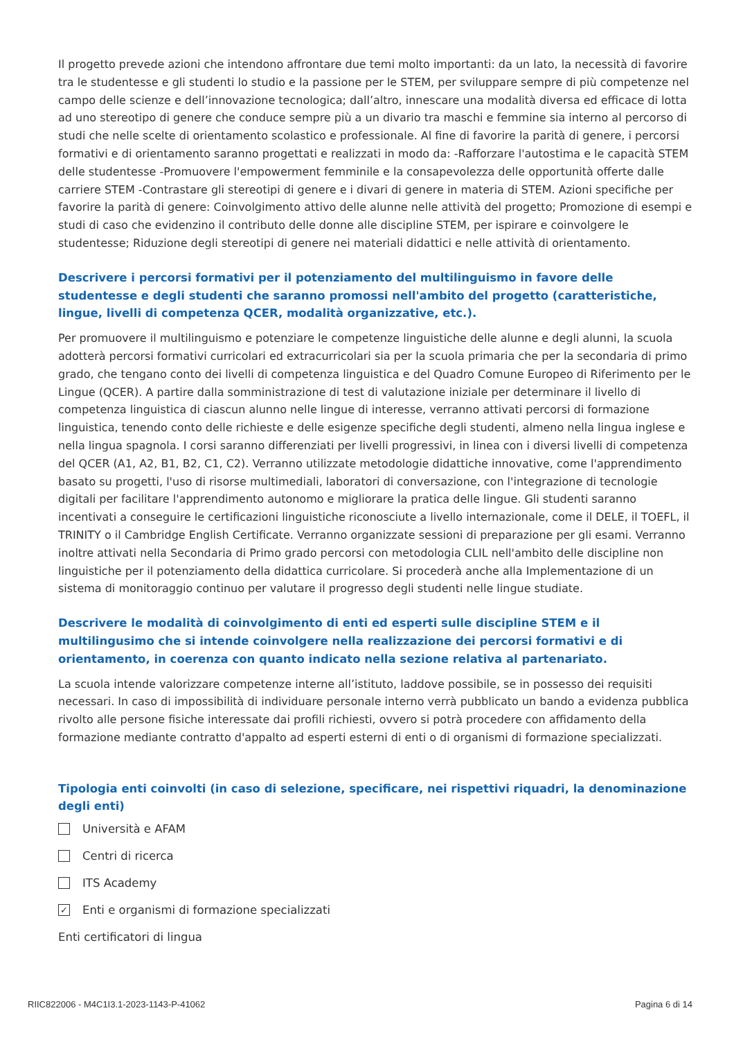Il progetto prevede azioni che intendono affrontare due temi molto importanti: da un lato, la necessità di favorire tra le studentesse e gli studenti lo studio e la passione per le STEM, per sviluppare sempre di più competenze nel campo delle scienze e dell’innovazione tecnologica; dall’altro, innescare una modalità diversa ed efficace di lotta ad uno stereotipo di genere che conduce sempre più a un divario tra maschi e femmine sia interno al percorso di studi che nelle scelte di orientamento scolastico e professionale. Al fine di favorire la parità di genere, i percorsi formativi e di orientamento saranno progettati e realizzati in modo da: -Rafforzare l'autostima e le capacità STEM delle studentesse -Promuovere l'empowerment femminile e la consapevolezza delle opportunità offerte dalle carriere STEM -Contrastare gli stereotipi di genere e i divari di genere in materia di STEM. Azioni specifiche per favorire la parità di genere: Coinvolgimento attivo delle alunne nelle attività del progetto; Promozione di esempi e studi di caso che evidenzino il contributo delle donne alle discipline STEM, per ispirare e coinvolgere le studentesse; Riduzione degli stereotipi di genere nei materiali didattici e nelle attività di orientamento.
Descrivere i percorsi formativi per il potenziamento del multilinguismo in favore delle studentesse e degli studenti che saranno promossi nell'ambito del progetto (caratteristiche, lingue, livelli di competenza QCER, modalità organizzative, etc.).
Per promuovere il multilinguismo e potenziare le competenze linguistiche delle alunne e degli alunni, la scuola adotterà percorsi formativi curricolari ed extracurricolari sia per la scuola primaria che per la secondaria di primo grado, che tengano conto dei livelli di competenza linguistica e del Quadro Comune Europeo di Riferimento per le Lingue (QCER). A partire dalla somministrazione di test di valutazione iniziale per determinare il livello di competenza linguistica di ciascun alunno nelle lingue di interesse, verranno attivati percorsi di formazione linguistica, tenendo conto delle richieste e delle esigenze specifiche degli studenti, almeno nella lingua inglese e nella lingua spagnola. I corsi saranno differenziati per livelli progressivi, in linea con i diversi livelli di competenza del QCER (A1, A2, B1, B2, C1, C2). Verranno utilizzate metodologie didattiche innovative, come l'apprendimento basato su progetti, l'uso di risorse multimediali, laboratori di conversazione, con l'integrazione di tecnologie digitali per facilitare l'apprendimento autonomo e migliorare la pratica delle lingue. Gli studenti saranno incentivati a conseguire le certificazioni linguistiche riconosciute a livello internazionale, come il DELE, il TOEFL, il TRINITY o il Cambridge English Certificate. Verranno organizzate sessioni di preparazione per gli esami. Verranno inoltre attivati nella Secondaria di Primo grado percorsi con metodologia CLIL nell'ambito delle discipline non linguistiche per il potenziamento della didattica curricolare. Si procederà anche alla Implementazione di un sistema di monitoraggio continuo per valutare il progresso degli studenti nelle lingue studiate.
Descrivere le modalità di coinvolgimento di enti ed esperti sulle discipline STEM e il multilingusimo che si intende coinvolgere nella realizzazione dei percorsi formativi e di orientamento, in coerenza con quanto indicato nella sezione relativa al partenariato.
La scuola intende valorizzare competenze interne all’istituto, laddove possibile, se in possesso dei requisiti necessari. In caso di impossibilità di individuare personale interno verrà pubblicato un bando a evidenza pubblica rivolto alle persone fisiche interessate dai profili richiesti, ovvero si potrà procedere con affidamento della formazione mediante contratto d'appalto ad esperti esterni di enti o di organismi di formazione specializzati.
Tipologia enti coinvolti (in caso di selezione, specificare, nei rispettivi riquadri, la denominazione degli enti)
Università e AFAM
Centri di ricerca
ITS Academy
✓ Enti e organismi di formazione specializzati
Enti certificatori di lingua
RIIC822006 - M4C1I3.1-2023-1143-P-41062 Pagina 6 di 14